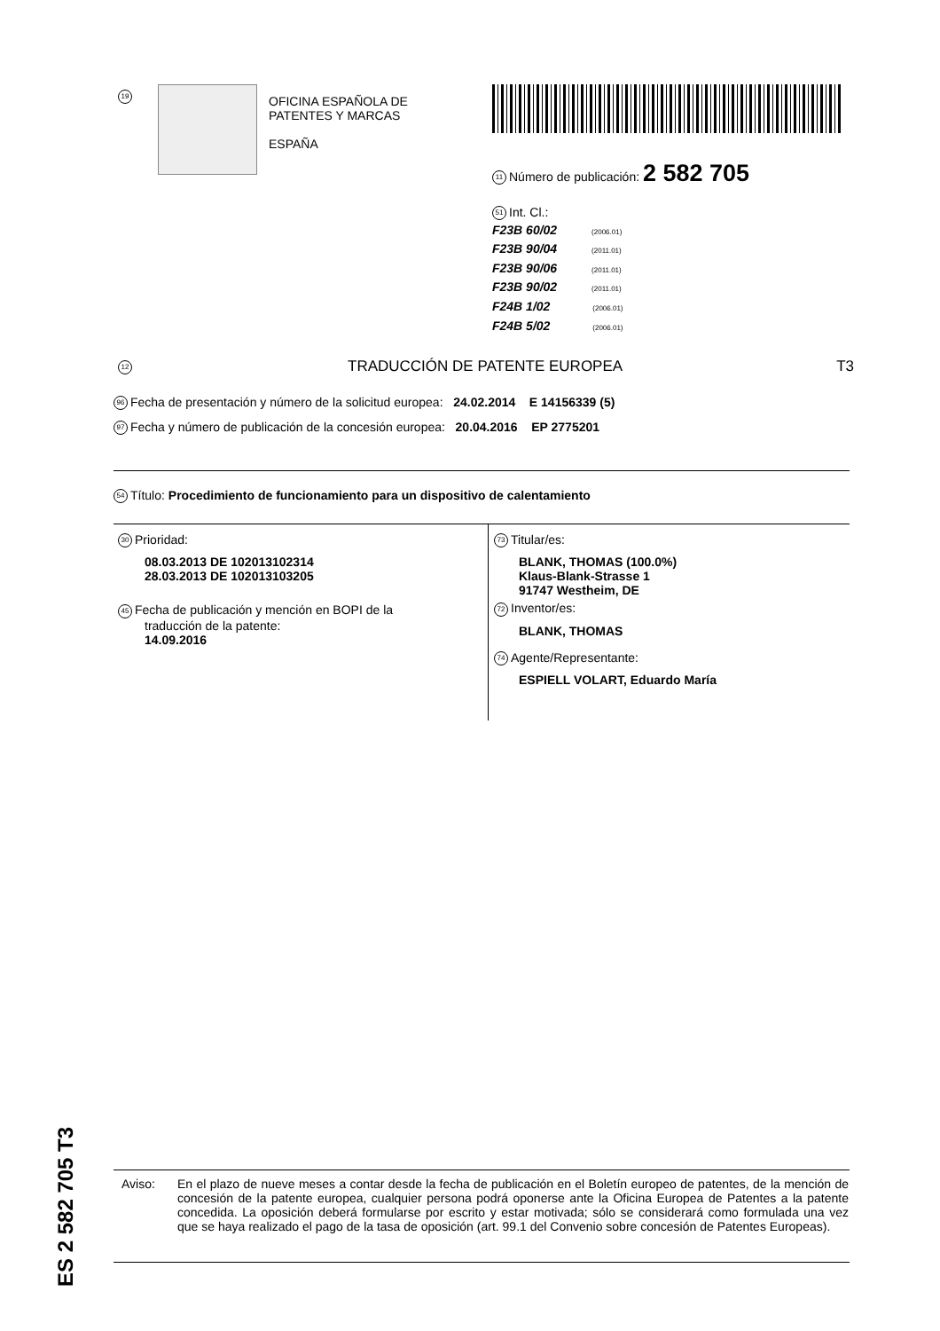19
OFICINA ESPAÑOLA DE
PATENTES Y MARCAS
ESPAÑA
11 Número de publicación: 2 582 705
51 Int. Cl.:
F23B 60/02 (2006.01)
F23B 90/04 (2011.01)
F23B 90/06 (2011.01)
F23B 90/02 (2011.01)
F24B 1/02 (2006.01)
F24B 5/02 (2006.01)
12 TRADUCCIÓN DE PATENTE EUROPEA T3
96 Fecha de presentación y número de la solicitud europea: 24.02.2014 E 14156339 (5)
97 Fecha y número de publicación de la concesión europea: 20.04.2016 EP 2775201
54 Título: Procedimiento de funcionamiento para un dispositivo de calentamiento
30 Prioridad:
08.03.2013 DE 102013102314
28.03.2013 DE 102013103205
45 Fecha de publicación y mención en BOPI de la
traducción de la patente:
14.09.2016
73 Titular/es:
BLANK, THOMAS (100.0%)
Klaus-Blank-Strasse 1
91747 Westheim, DE
72 Inventor/es:
BLANK, THOMAS
74 Agente/Representante:
ESPIELL VOLART, Eduardo María
ES 2 582 705 T3
Aviso: En el plazo de nueve meses a contar desde la fecha de publicación en el Boletín europeo de patentes, de la mención de concesión de la patente europea, cualquier persona podrá oponerse ante la Oficina Europea de Patentes a la patente concedida. La oposición deberá formularse por escrito y estar motivada; sólo se considerará como formulada una vez que se haya realizado el pago de la tasa de oposición (art. 99.1 del Convenio sobre concesión de Patentes Europeas).